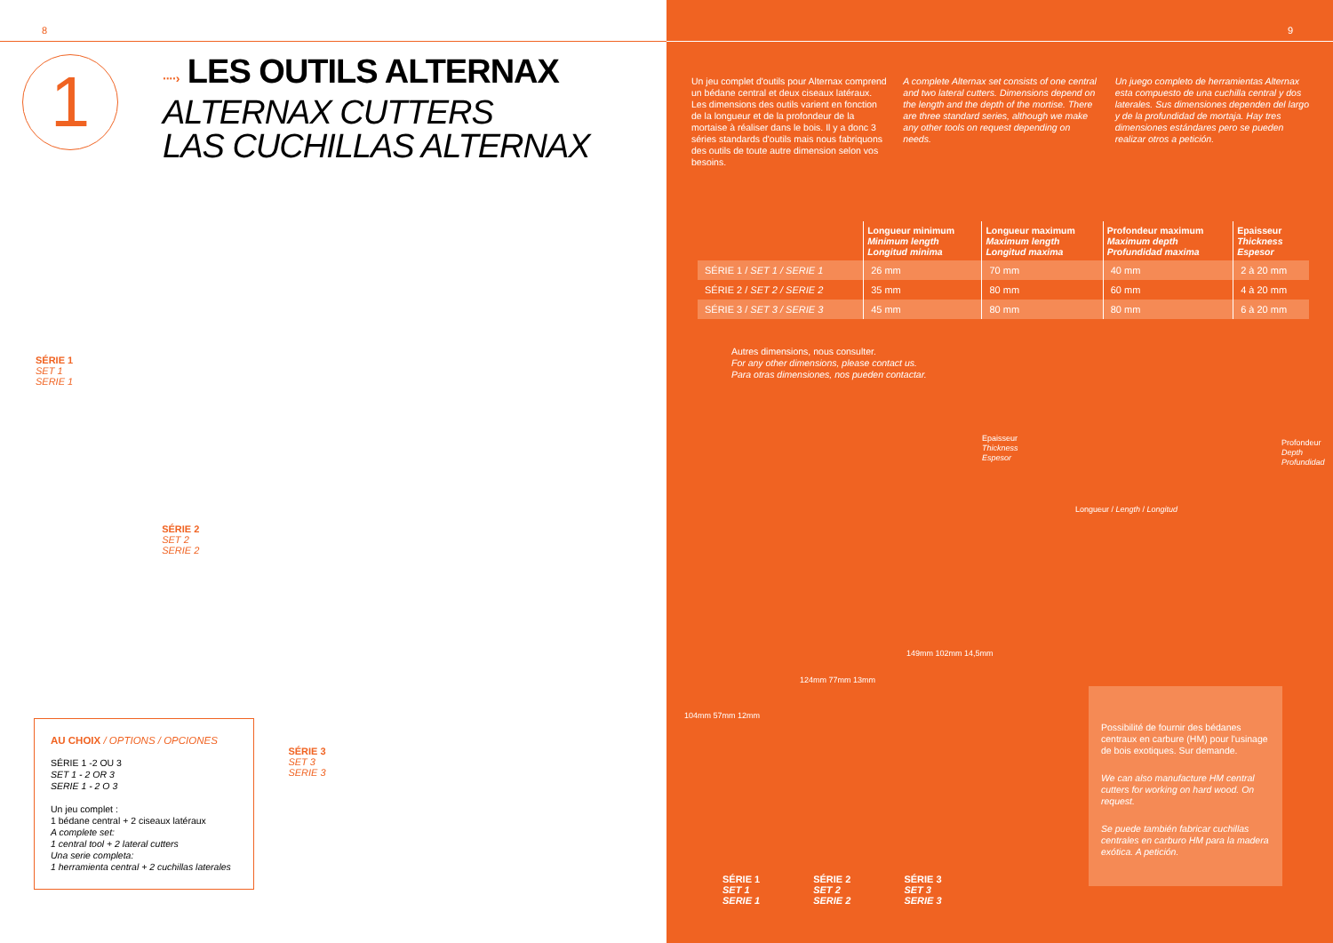8
1
····› LES OUTILS ALTERNAX
ALTERNAX CUTTERS
LAS CUCHILLAS ALTERNAX
SÉRIE 1
SET 1
SERIE 1
SÉRIE 2
SET 2
SERIE 2
SÉRIE 3
SET 3
SERIE 3
AU CHOIX / OPTIONS / OPCIONES
SÉRIE 1 -2 OU 3
SET 1 - 2 OR 3
SERIE 1 - 2 O 3
Un jeu complet :
1 bédane central + 2 ciseaux latéraux
A complete set:
1 central tool + 2 lateral cutters
Una serie completa:
1 herramienta central + 2 cuchillas laterales
9
Un jeu complet d'outils pour Alternax comprend un bédane central et deux ciseaux latéraux. Les dimensions des outils varient en fonction de la longueur et de la profondeur de la mortaise à réaliser dans le bois. Il y a donc 3 séries standards d'outils mais nous fabriquons des outils de toute autre dimension selon vos besoins.
A complete Alternax set consists of one central and two lateral cutters. Dimensions depend on the length and the depth of the mortise. There are three standard series, although we make any other tools on request depending on needs.
Un juego completo de herramientas Alternax esta compuesto de una cuchilla central y dos laterales. Sus dimensiones dependen del largo y de la profundidad de mortaja. Hay tres dimensiones estándares pero se pueden realizar otros a petición.
| | Longueur minimum Minimum length Longitud minima | Longueur maximum Maximum length Longitud maxima | Profondeur maximum Maximum depth Profundidad maxima | Epaisseur Thickness Espesor |
| --- | --- | --- | --- | --- |
| SÉRIE 1 / SET 1 / SERIE 1 | 26 mm | 70 mm | 40 mm | 2 à 20 mm |
| SÉRIE 2 / SET 2 / SERIE 2 | 35 mm | 80 mm | 60 mm | 4 à 20 mm |
| SÉRIE 3 / SET 3 / SERIE 3 | 45 mm | 80 mm | 80 mm | 6 à 20 mm |
Autres dimensions, nous consulter.
For any other dimensions, please contact us.
Para otras dimensiones, nos pueden contactar.
Epaisseur
Thickness
Espesor
Profondeur
Depth
Profundidad
Longueur / Length / Longitud
104mm 57mm 12mm
124mm 77mm 13mm
149mm 102mm 14,5mm
SÉRIE 1
SET 1
SERIE 1
SÉRIE 2
SET 2
SERIE 2
SÉRIE 3
SET 3
SERIE 3
Possibilité de fournir des bédanes centraux en carbure (HM) pour l'usinage de bois exotiques. Sur demande.
We can also manufacture HM central cutters for working on hard wood. On request.
Se puede también fabricar cuchillas centrales en carburo HM para la madera exótica. A petición.